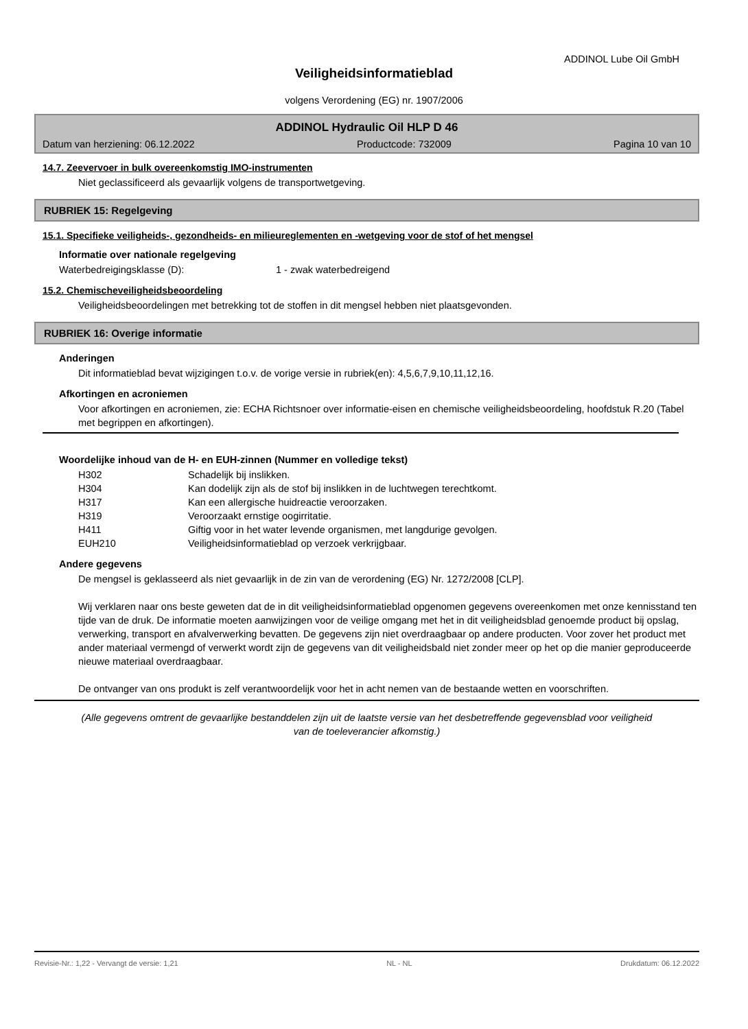ADDINOL Lube Oil GmbH
Veiligheidsinformatieblad
volgens Verordening (EG) nr. 1907/2006
ADDINOL Hydraulic Oil HLP D 46
Datum van herziening: 06.12.2022 Productcode: 732009 Pagina 10 van 10
14.7. Zeevervoer in bulk overeenkomstig IMO-instrumenten
Niet geclassificeerd als gevaarlijk volgens de transportwetgeving.
RUBRIEK 15: Regelgeving
15.1. Specifieke veiligheids-, gezondheids- en milieureglementen en -wetgeving voor de stof of het mengsel
Informatie over nationale regelgeving
| Waterbedreigingsklasse (D): | 1 - zwak waterbedreigend |
15.2. Chemischeveiligheidsbeoordeling
Veiligheidsbeoordelingen met betrekking tot de stoffen in dit mengsel hebben niet plaatsgevonden.
RUBRIEK 16: Overige informatie
Anderingen
Dit informatieblad bevat wijzigingen t.o.v. de vorige versie in rubriek(en): 4,5,6,7,9,10,11,12,16.
Afkortingen en acroniemen
Voor afkortingen en acroniemen, zie: ECHA Richtsnoer over informatie-eisen en chemische veiligheidsbeoordeling, hoofdstuk R.20 (Tabel met begrippen en afkortingen).
Woordelijke inhoud van de H- en EUH-zinnen (Nummer en volledige tekst)
| H302 | Schadelijk bij inslikken. |
| H304 | Kan dodelijk zijn als de stof bij inslikken in de luchtwegen terechtkomt. |
| H317 | Kan een allergische huidreactie veroorzaken. |
| H319 | Veroorzaakt ernstige oogirritatie. |
| H411 | Giftig voor in het water levende organismen, met langdurige gevolgen. |
| EUH210 | Veiligheidsinformatieblad op verzoek verkrijgbaar. |
Andere gegevens
De mengsel is geklasseerd als niet gevaarlijk in de zin van de verordening (EG) Nr. 1272/2008 [CLP].
Wij verklaren naar ons beste geweten dat de in dit veiligheidsinformatieblad opgenomen gegevens overeenkomen met onze kennisstand ten tijde van de druk. De informatie moeten aanwijzingen voor de veilige omgang met het in dit veiligheidsblad genoemde product bij opslag, verwerking, transport en afvalverwerking bevatten. De gegevens zijn niet overdraagbaar op andere producten. Voor zover het product met ander materiaal vermengd of verwerkt wordt zijn de gegevens van dit veiligheidsbald niet zonder meer op het op die manier geproduceerde nieuwe materiaal overdraagbaar.
De ontvanger van ons produkt is zelf verantwoordelijk voor het in acht nemen van de bestaande wetten en voorschriften.
(Alle gegevens omtrent de gevaarlijke bestanddelen zijn uit de laatste versie van het desbetreffende gegevensblad voor veiligheid van de toeleverancier afkomstig.)
Revisie-Nr.: 1,22 - Vervangt de versie: 1,21 NL - NL Drukdatum: 06.12.2022